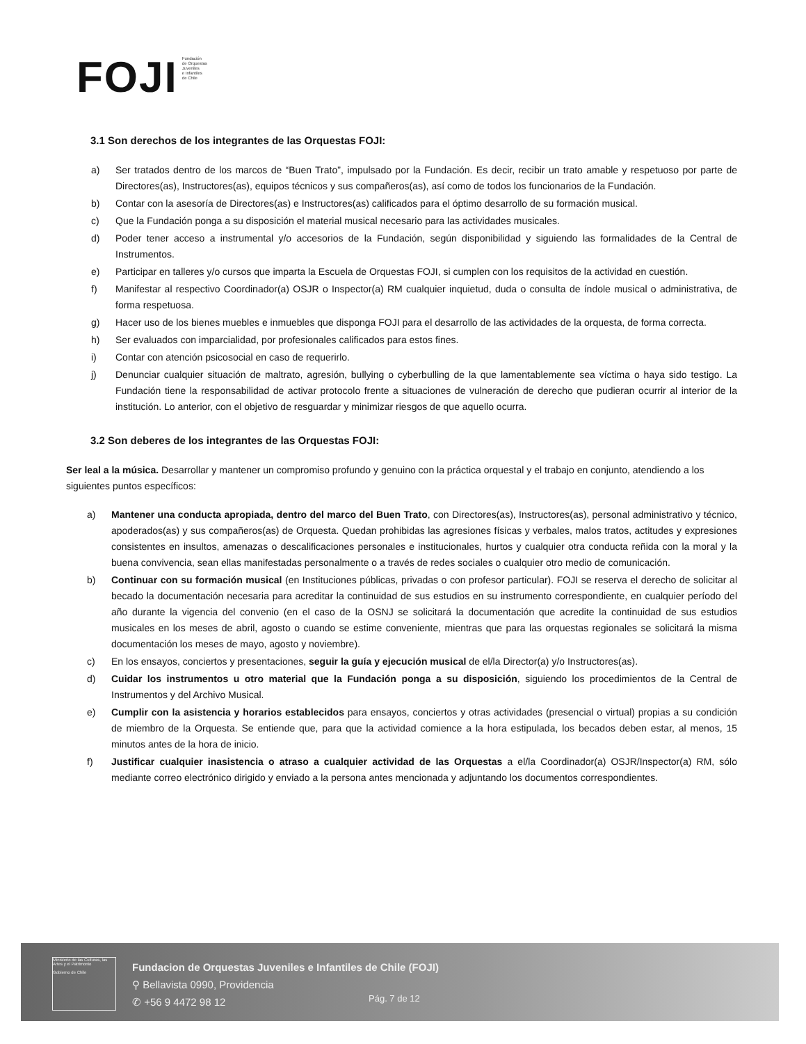FOJI Fundación
de Orquestas
Juveniles
e Infantiles
de Chile
3.1 Son derechos de los integrantes de las Orquestas FOJI:
a) Ser tratados dentro de los marcos de “Buen Trato”, impulsado por la Fundación. Es decir, recibir un trato amable y respetuoso por parte de Directores(as), Instructores(as), equipos técnicos y sus compañeros(as), así como de todos los funcionarios de la Fundación.
b) Contar con la asesoría de Directores(as) e Instructores(as) calificados para el óptimo desarrollo de su formación musical.
c) Que la Fundación ponga a su disposición el material musical necesario para las actividades musicales.
d) Poder tener acceso a instrumental y/o accesorios de la Fundación, según disponibilidad y siguiendo las formalidades de la Central de Instrumentos.
e) Participar en talleres y/o cursos que imparta la Escuela de Orquestas FOJI, si cumplen con los requisitos de la actividad en cuestión.
f) Manifestar al respectivo Coordinador(a) OSJR o Inspector(a) RM cualquier inquietud, duda o consulta de índole musical o administrativa, de forma respetuosa.
g) Hacer uso de los bienes muebles e inmuebles que disponga FOJI para el desarrollo de las actividades de la orquesta, de forma correcta.
h) Ser evaluados con imparcialidad, por profesionales calificados para estos fines.
i) Contar con atención psicosocial en caso de requerirlo.
j) Denunciar cualquier situación de maltrato, agresión, bullying o cyberbulling de la que lamentablemente sea víctima o haya sido testigo. La Fundación tiene la responsabilidad de activar protocolo frente a situaciones de vulneración de derecho que pudieran ocurrir al interior de la institución. Lo anterior, con el objetivo de resguardar y minimizar riesgos de que aquello ocurra.
3.2 Son deberes de los integrantes de las Orquestas FOJI:
Ser leal a la música. Desarrollar y mantener un compromiso profundo y genuino con la práctica orquestal y el trabajo en conjunto, atendiendo a los siguientes puntos específicos:
a) Mantener una conducta apropiada, dentro del marco del Buen Trato, con Directores(as), Instructores(as), personal administrativo y técnico, apoderados(as) y sus compañeros(as) de Orquesta. Quedan prohibidas las agresiones físicas y verbales, malos tratos, actitudes y expresiones consistentes en insultos, amenazas o descalificaciones personales e institucionales, hurtos y cualquier otra conducta reñida con la moral y la buena convivencia, sean ellas manifestadas personalmente o a través de redes sociales o cualquier otro medio de comunicación.
b) Continuar con su formación musical (en Instituciones públicas, privadas o con profesor particular). FOJI se reserva el derecho de solicitar al becado la documentación necesaria para acreditar la continuidad de sus estudios en su instrumento correspondiente, en cualquier período del año durante la vigencia del convenio (en el caso de la OSNJ se solicitará la documentación que acredite la continuidad de sus estudios musicales en los meses de abril, agosto o cuando se estime conveniente, mientras que para las orquestas regionales se solicitará la misma documentación los meses de mayo, agosto y noviembre).
c) En los ensayos, conciertos y presentaciones, seguir la guía y ejecución musical de el/la Director(a) y/o Instructores(as).
d) Cuidar los instrumentos u otro material que la Fundación ponga a su disposición, siguiendo los procedimientos de la Central de Instrumentos y del Archivo Musical.
e) Cumplir con la asistencia y horarios establecidos para ensayos, conciertos y otras actividades (presencial o virtual) propias a su condición de miembro de la Orquesta. Se entiende que, para que la actividad comience a la hora estipulada, los becados deben estar, al menos, 15 minutos antes de la hora de inicio.
f) Justificar cualquier inasistencia o atraso a cualquier actividad de las Orquestas a el/la Coordinador(a) OSJR/Inspector(a) RM, sólo mediante correo electrónico dirigido y enviado a la persona antes mencionada y adjuntando los documentos correspondientes.
Ministerio de las Culturas, las Artes y el Patrimonio
Gobierno de Chile
Fundacion de Orquestas Juveniles e Infantiles de Chile (FOJI)
⚲ Bellavista 0990, Providencia
✆ +56 9 4472 98 12
Pág. 7 de 12